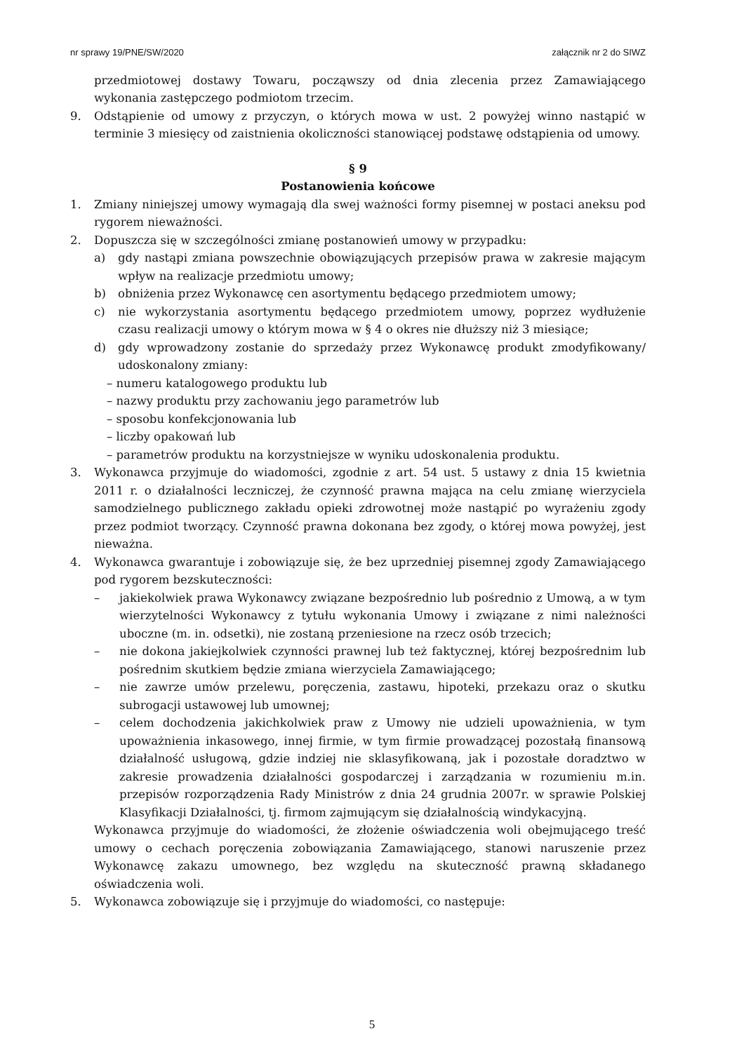nr sprawy 19/PNE/SW/2020 załącznik nr 2 do SIWZ
przedmiotowej dostawy Towaru, począwszy od dnia zlecenia przez Zamawiającego wykonania zastępczego podmiotom trzecim.
9. Odstąpienie od umowy z przyczyn, o których mowa w ust. 2 powyżej winno nastąpić w terminie 3 miesięcy od zaistnienia okoliczności stanowiącej podstawę odstąpienia od umowy.
§ 9
Postanowienia końcowe
1. Zmiany niniejszej umowy wymagają dla swej ważności formy pisemnej w postaci aneksu pod rygorem nieważności.
2. Dopuszcza się w szczególności zmianę postanowień umowy w przypadku:
a) gdy nastąpi zmiana powszechnie obowiązujących przepisów prawa w zakresie mającym wpływ na realizacje przedmiotu umowy;
b) obniżenia przez Wykonawcę cen asortymentu będącego przedmiotem umowy;
c) nie wykorzystania asortymentu będącego przedmiotem umowy, poprzez wydłużenie czasu realizacji umowy o którym mowa w § 4 o okres nie dłuższy niż 3 miesiące;
d) gdy wprowadzony zostanie do sprzedaży przez Wykonawcę produkt zmodyfikowany/ udoskonalony zmiany:
– numeru katalogowego produktu lub
– nazwy produktu przy zachowaniu jego parametrów lub
– sposobu konfekcjonowania lub
– liczby opakowań lub
– parametrów produktu na korzystniejsze w wyniku udoskonalenia produktu.
3. Wykonawca przyjmuje do wiadomości, zgodnie z art. 54 ust. 5 ustawy z dnia 15 kwietnia 2011 r. o działalności leczniczej, że czynność prawna mająca na celu zmianę wierzyciela samodzielnego publicznego zakładu opieki zdrowotnej może nastąpić po wyrażeniu zgody przez podmiot tworzący. Czynność prawna dokonana bez zgody, o której mowa powyżej, jest nieważna.
4. Wykonawca gwarantuje i zobowiązuje się, że bez uprzedniej pisemnej zgody Zamawiającego pod rygorem bezskuteczności:
– jakiekolwiek prawa Wykonawcy związane bezpośrednio lub pośrednio z Umową, a w tym wierzytelności Wykonawcy z tytułu wykonania Umowy i związane z nimi należności uboczne (m. in. odsetki), nie zostaną przeniesione na rzecz osób trzecich;
– nie dokona jakiejkolwiek czynności prawnej lub też faktycznej, której bezpośrednim lub pośrednim skutkiem będzie zmiana wierzyciela Zamawiającego;
– nie zawrze umów przelewu, poręczenia, zastawu, hipoteki, przekazu oraz o skutku subrogacji ustawowej lub umownej;
– celem dochodzenia jakichkolwiek praw z Umowy nie udzieli upoważnienia, w tym upoważnienia inkasowego, innej firmie, w tym firmie prowadzącej pozostałą finansową działalność usługową, gdzie indziej nie sklasyfikowaną, jak i pozostałe doradztwo w zakresie prowadzenia działalności gospodarczej i zarządzania w rozumieniu m.in. przepisów rozporządzenia Rady Ministrów z dnia 24 grudnia 2007r. w sprawie Polskiej Klasyfikacji Działalności, tj. firmom zajmującym się działalnością windykacyjną.
Wykonawca przyjmuje do wiadomości, że złożenie oświadczenia woli obejmującego treść umowy o cechach poręczenia zobowiązania Zamawiającego, stanowi naruszenie przez Wykonawcę zakazu umownego, bez względu na skuteczność prawną składanego oświadczenia woli.
5. Wykonawca zobowiązuje się i przyjmuje do wiadomości, co następuje:
5